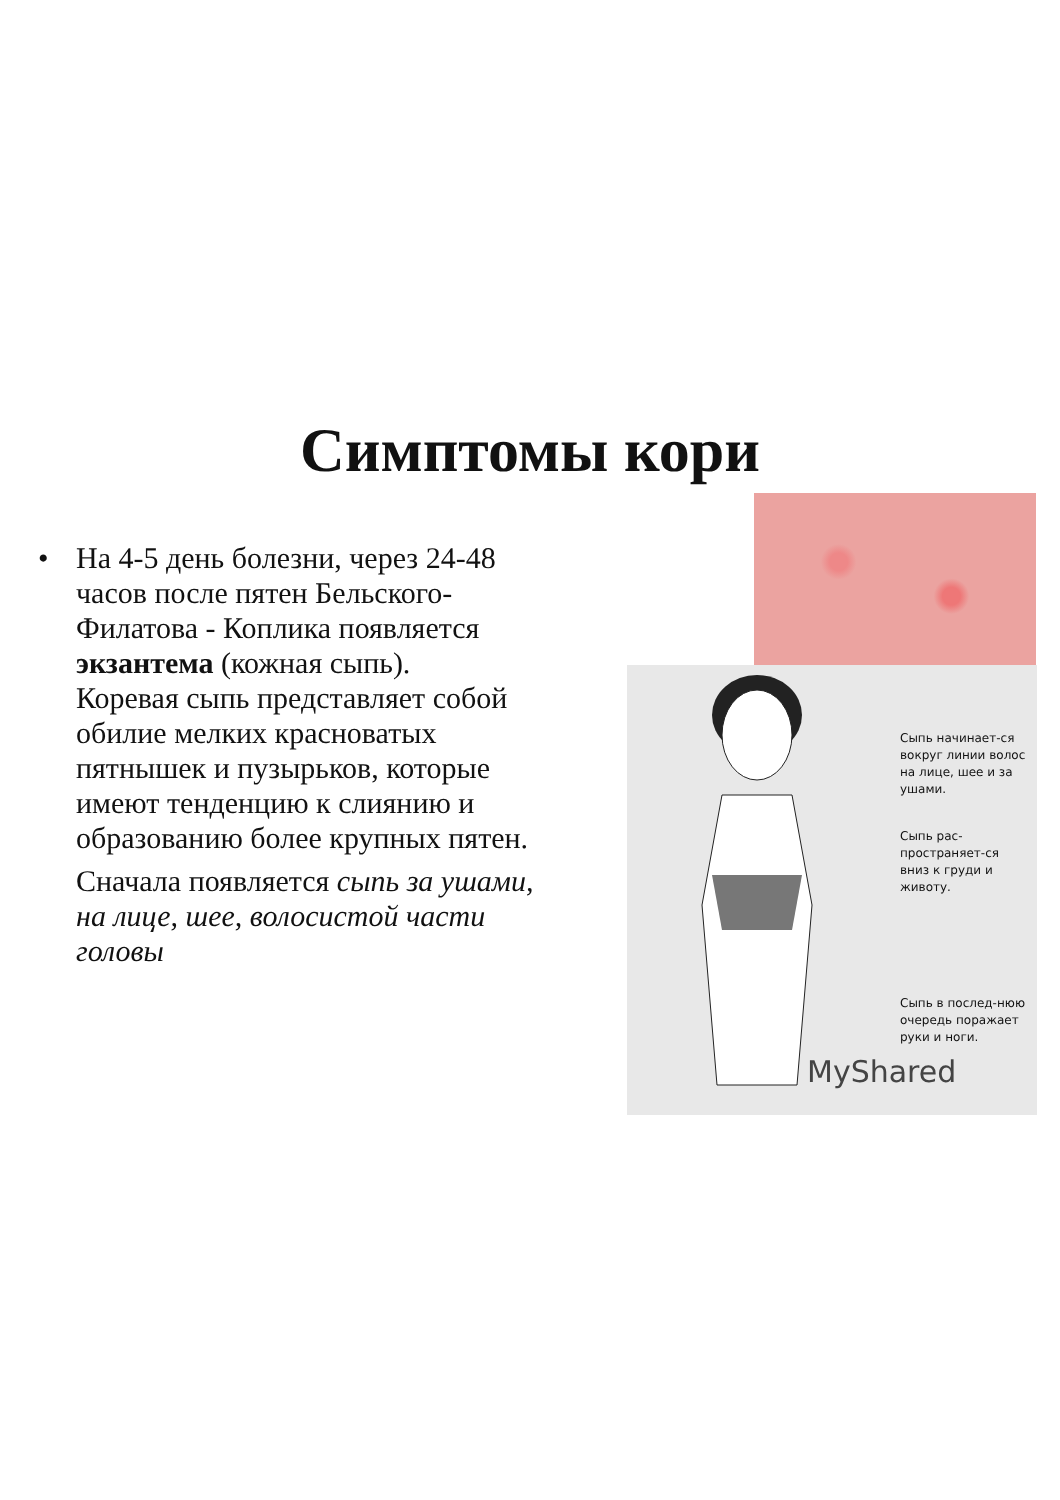Симптомы кори
• На 4-5 день болезни, через 24-48 часов после пятен Бельского-Филатова - Коплика появляется экзантема (кожная сыпь).
Коревая сыпь представляет собой обилие мелких красноватых пятнышек и пузырьков, которые имеют тенденцию к слиянию и образованию более крупных пятен.
Сначала появляется сыпь за ушами, на лице, шее, волосистой части головы
Сыпь начинает-ся вокруг линии волос на лице, шее и за ушами.
Сыпь рас-пространяет-ся вниз к груди и животу.
Сыпь в послед-нюю очередь поражает руки и ноги.
MyShared